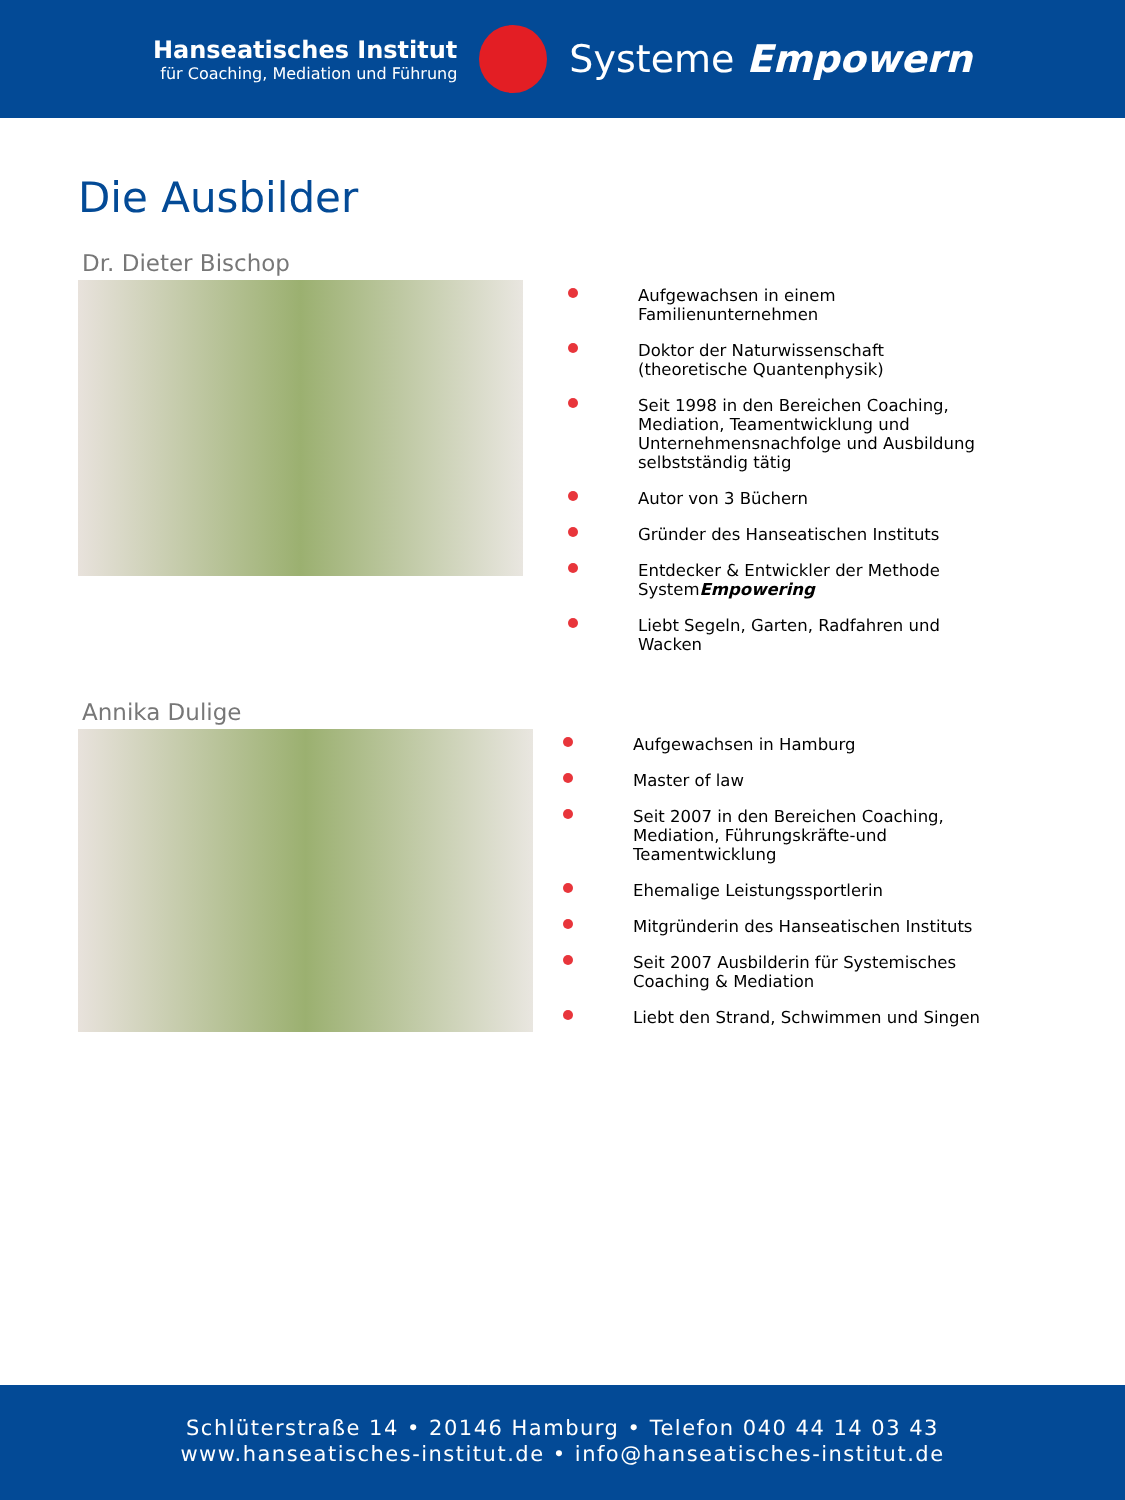Hanseatisches Institut
für Coaching, Mediation und Führung
Systeme Empowern
Die Ausbilder
Dr. Dieter Bischop
Aufgewachsen in einem Familienunternehmen
Doktor der Naturwissenschaft (theoretische Quantenphysik)
Seit 1998 in den Bereichen Coaching, Mediation, Teamentwicklung und Unternehmensnachfolge und Ausbildung selbstständig tätig
Autor von 3 Büchern
Gründer des Hanseatischen Instituts
Entdecker & Entwickler der Methode SystemEmpowering
Liebt Segeln, Garten, Radfahren und Wacken
Annika Dulige
Aufgewachsen in Hamburg
Master of law
Seit 2007 in den Bereichen Coaching, Mediation, Führungskräfte-und Teamentwicklung
Ehemalige Leistungssportlerin
Mitgründerin des Hanseatischen Instituts
Seit 2007 Ausbilderin für Systemisches Coaching & Mediation
Liebt den Strand, Schwimmen und Singen
Schlüterstraße 14 • 20146 Hamburg • Telefon 040 44 14 03 43
www.hanseatisches-institut.de • info@hanseatisches-institut.de